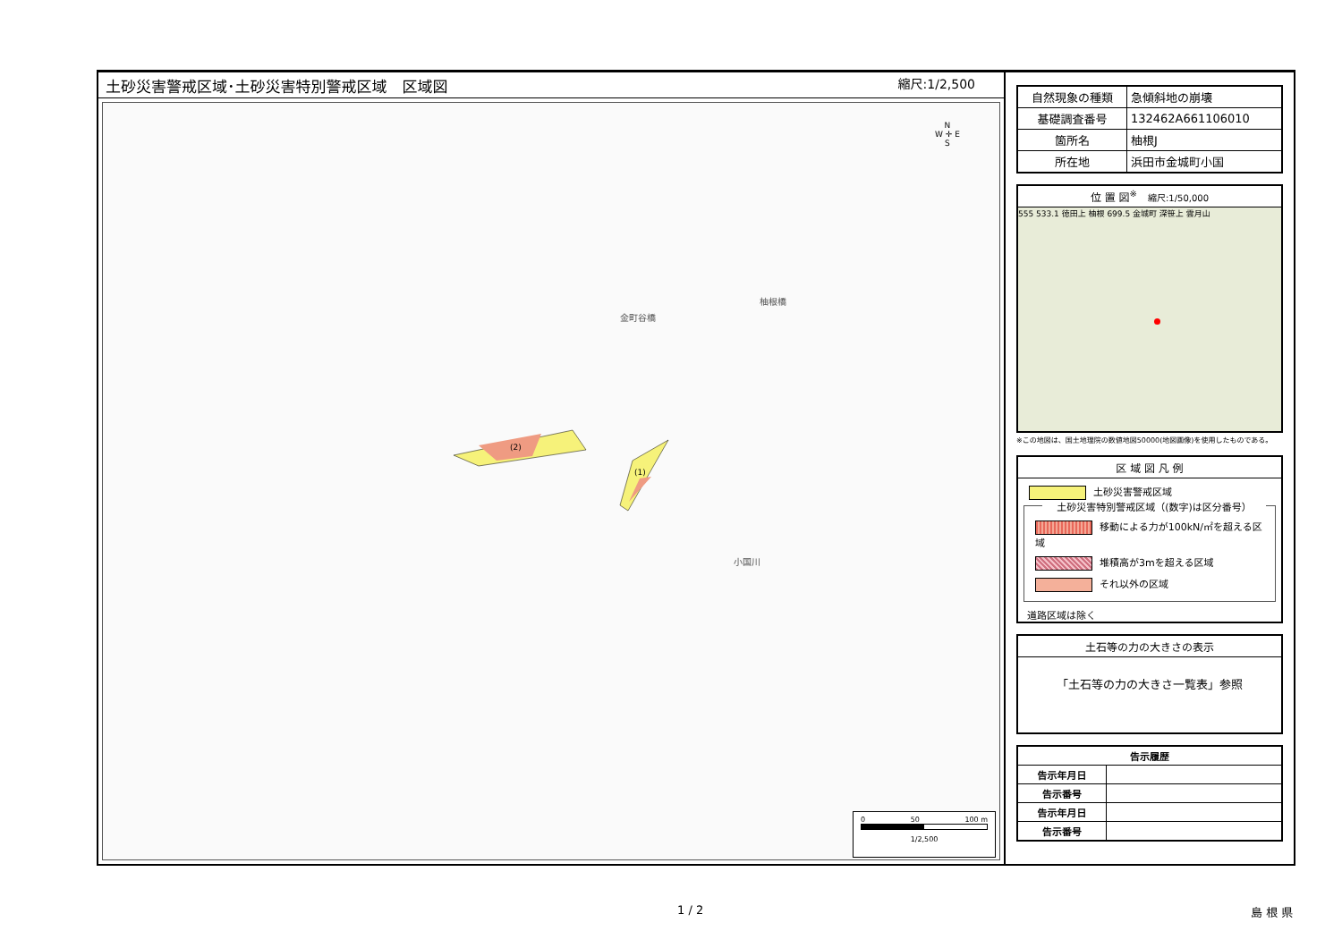土砂災害警戒区域･土砂災害特別警戒区域　区域図 縮尺:1/2,500
(2)
(1)
金町谷橋
柚根橋
小国川
N
W ✛ E
S
0 50 100 m
1/2,500
| 自然現象の種類 | 急傾斜地の崩壊 |
| 基礎調査番号 | 132462A661106010 |
| 箇所名 | 柚根J |
| 所在地 | 浜田市金城町小国 |
位 置 図<sup>※</sup>　縮尺:1/50,000
555 533.1 徳田上 柚根 699.5 金城町 深笹上 雲月山
※この地図は、国土地理院の数値地図50000(地図画像)を使用したものである。
区 域 図 凡 例
土砂災害警戒区域
土砂災害特別警戒区域（(数字)は区分番号）
移動による力が100kN/㎡を超える区域
堆積高が3mを超える区域
それ以外の区域
道路区域は除く
土石等の力の大きさの表示
「土石等の力の大きさ一覧表」参照
| 告示履歴 | |
| --- | --- |
| 告示年月日 | |
| 告示番号 | |
| 告示年月日 | |
| 告示番号 | |
1 / 2 島 根 県